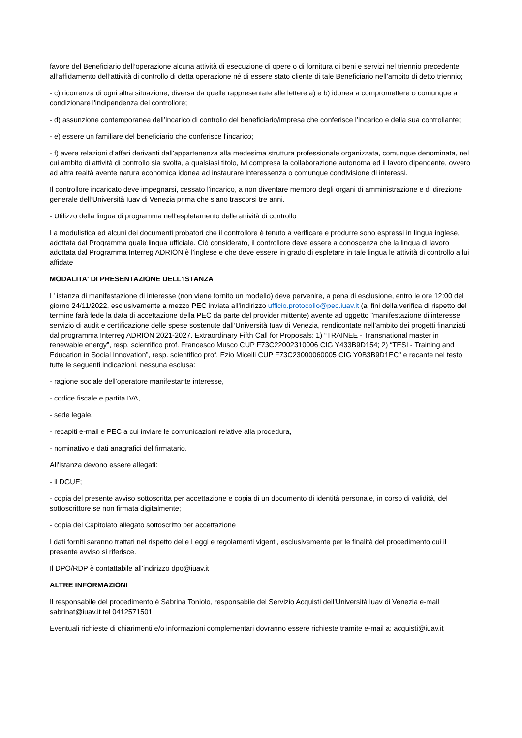favore del Beneficiario dell’operazione alcuna attività di esecuzione di opere o di fornitura di beni e servizi nel triennio precedente all’affidamento dell’attività di controllo di detta operazione né di essere stato cliente di tale Beneficiario nell’ambito di detto triennio;
- c) ricorrenza di ogni altra situazione, diversa da quelle rappresentate alle lettere a) e b) idonea a compromettere o comunque a condizionare l'indipendenza del controllore;
- d) assunzione contemporanea dell’incarico di controllo del beneficiario/impresa che conferisce l’incarico e della sua controllante;
- e) essere un familiare del beneficiario che conferisce l'incarico;
- f) avere relazioni d'affari derivanti dall'appartenenza alla medesima struttura professionale organizzata, comunque denominata, nel cui ambito di attività di controllo sia svolta, a qualsiasi titolo, ivi compresa la collaborazione autonoma ed il lavoro dipendente, ovvero ad altra realtà avente natura economica idonea ad instaurare interessenza o comunque condivisione di interessi.
Il controllore incaricato deve impegnarsi, cessato l'incarico, a non diventare membro degli organi di amministrazione e di direzione generale dell’Università Iuav di Venezia prima che siano trascorsi tre anni.
- Utilizzo della lingua di programma nell’espletamento delle attività di controllo
La modulistica ed alcuni dei documenti probatori che il controllore è tenuto a verificare e produrre sono espressi in lingua inglese, adottata dal Programma quale lingua ufficiale. Ciò considerato, il controllore deve essere a conoscenza che la lingua di lavoro adottata dal Programma Interreg ADRION è l’inglese e che deve essere in grado di espletare in tale lingua le attività di controllo a lui affidate
MODALITA' DI PRESENTAZIONE DELL'ISTANZA
L’ istanza di manifestazione di interesse (non viene fornito un modello) deve pervenire, a pena di esclusione, entro le ore 12:00 del giorno 24/11/2022, esclusivamente a mezzo PEC inviata all'indirizzo ufficio.protocollo@pec.iuav.it (ai fini della verifica di rispetto del termine farà fede la data di accettazione della PEC da parte del provider mittente) avente ad oggetto "manifestazione di interesse servizio di audit e certificazione delle spese sostenute dall’Università Iuav di Venezia, rendicontate nell’ambito dei progetti finanziati dal programma Interreg ADRION 2021-2027, Extraordinary Fifth Call for Proposals: 1) “TRAINEE - Transnational master in renewable energy”, resp. scientifico prof. Francesco Musco CUP F73C22002310006 CIG Y433B9D154; 2) “TESI - Training and Education in Social Innovation”, resp. scientifico prof. Ezio Micelli CUP F73C23000060005 CIG Y0B3B9D1EC" e recante nel testo tutte le seguenti indicazioni, nessuna esclusa:
- ragione sociale dell'operatore manifestante interesse,
- codice fiscale e partita IVA,
- sede legale,
- recapiti e-mail e PEC a cui inviare le comunicazioni relative alla procedura,
- nominativo e dati anagrafici del firmatario.
All'istanza devono essere allegati:
- il DGUE;
- copia del presente avviso sottoscritta per accettazione e copia di un documento di identità personale, in corso di validità, del sottoscrittore se non firmata digitalmente;
- copia del Capitolato allegato sottoscritto per accettazione
I dati forniti saranno trattati nel rispetto delle Leggi e regolamenti vigenti, esclusivamente per le finalità del procedimento cui il presente avviso si riferisce.
Il DPO/RDP è contattabile all'indirizzo dpo@iuav.it
ALTRE INFORMAZIONI
Il responsabile del procedimento è Sabrina Toniolo, responsabile del Servizio Acquisti dell'Università luav di Venezia e-mail sabrinat@iuav.it tel 0412571501
Eventuali richieste di chiarimenti e/o informazioni complementari dovranno essere richieste tramite e-mail a: acquisti@iuav.it